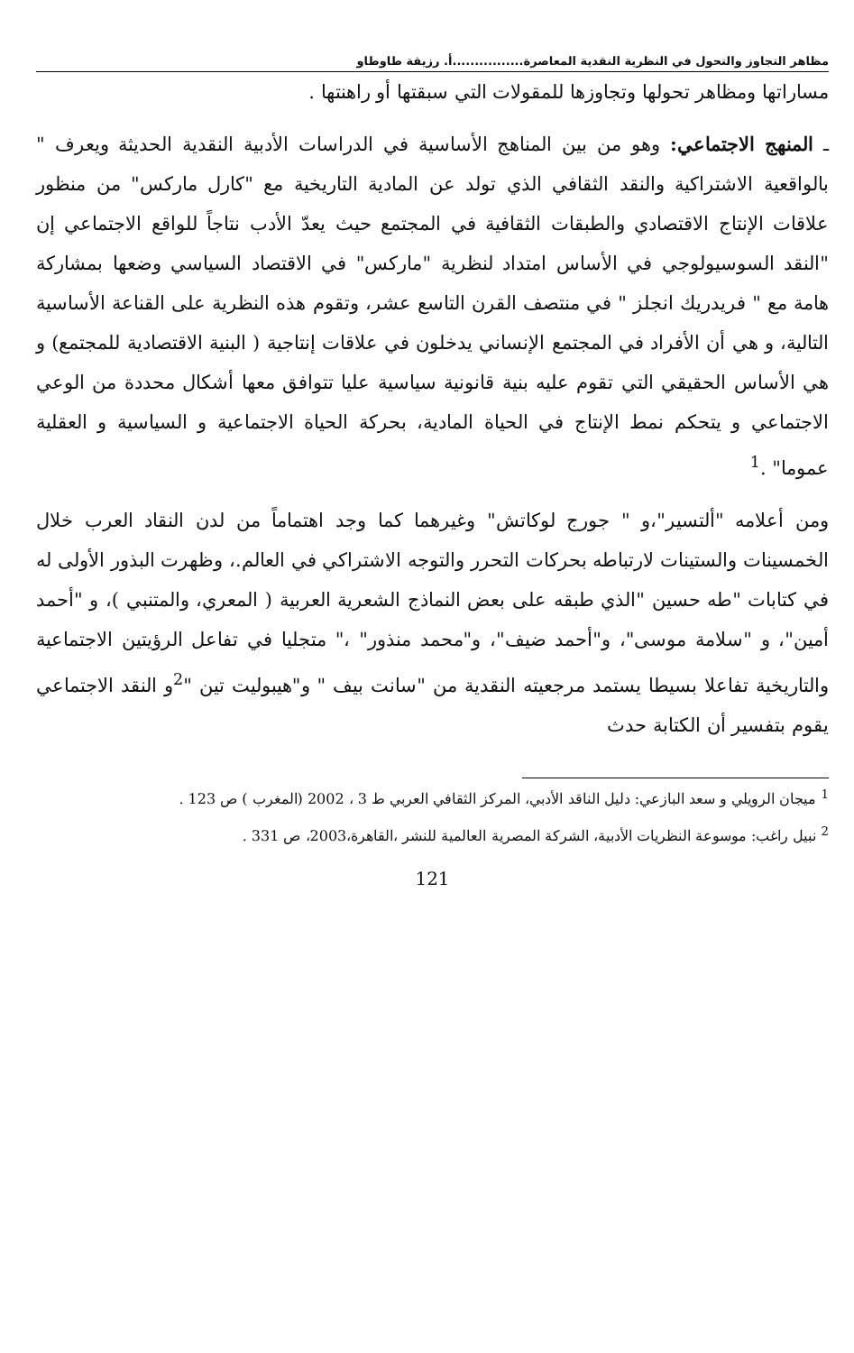مظاهر التجاوز والتحول في النظرية النقدية المعاصرة................أ. رزيقة طاوطاو
مساراتها ومظاهر تحولها وتجاوزها للمقولات التي سبقتها أو راهنتها .
ـ المنهج الاجتماعي: وهو من بين المناهج الأساسية في الدراسات الأدبية النقدية الحديثة ويعرف " بالواقعية الاشتراكية والنقد الثقافي الذي تولد عن المادية التاريخية مع "كارل ماركس" من منظور علاقات الإنتاج الاقتصادي والطبقات الثقافية في المجتمع حيث يعدّ الأدب نتاجاً للواقع الاجتماعي إن "النقد السوسيولوجي في الأساس امتداد لنظرية "ماركس" في الاقتصاد السياسي وضعها بمشاركة هامة مع " فريدريك انجلز " في منتصف القرن التاسع عشر، وتقوم هذه النظرية على القناعة الأساسية التالية، و هي أن الأفراد في المجتمع الإنساني يدخلون في علاقات إنتاجية ( البنية الاقتصادية للمجتمع) و هي الأساس الحقيقي التي تقوم عليه بنية قانونية سياسية عليا تتوافق معها أشكال محددة من الوعي الاجتماعي و يتحكم نمط الإنتاج في الحياة المادية، بحركة الحياة الاجتماعية و السياسية و العقلية عموما" .<sup>1</sup>
ومن أعلامه "ألتسير"،و " جورج لوكاتش" وغيرهما كما وجد اهتماماً من لدن النقاد العرب خلال الخمسينات والستينات لارتباطه بحركات التحرر والتوجه الاشتراكي في العالم.، وظهرت البذور الأولى له في كتابات "طه حسين "الذي طبقه على بعض النماذج الشعرية العربية ( المعري، والمتنبي )، و "أحمد أمين"، و "سلامة موسى"، و"أحمد ضيف"، و"محمد منذور" ،" متجليا في تفاعل الرؤيتين الاجتماعية والتاريخية تفاعلا بسيطا يستمد مرجعيته النقدية من "سانت بيف " و"هيبوليت تين "<sup>2</sup>و النقد الاجتماعي يقوم بتفسير أن الكتابة حدث
<sup>1</sup> ميجان الرويلي و سعد البازعي: دليل الناقد الأدبي، المركز الثقافي العربي ط 3 ، 2002 (المغرب ) ص 123 .
<sup>2</sup> نبيل راغب: موسوعة النظريات الأدبية، الشركة المصرية العالمية للنشر ،القاهرة،2003، ص 331 .
121